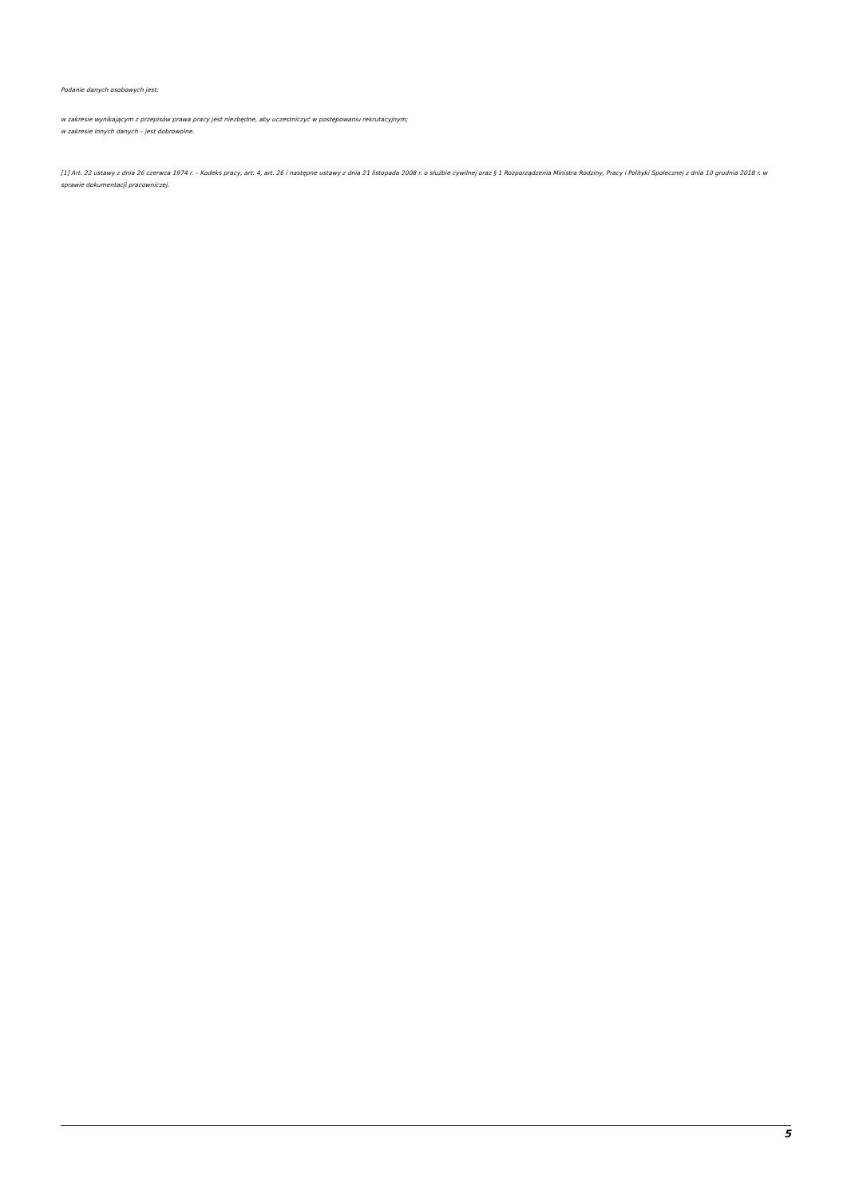Podanie danych osobowych jest:
w zakresie wynikającym z przepisów prawa pracy jest niezbędne, aby uczestniczyć w postępowaniu rekrutacyjnym;
w zakresie innych danych – jest dobrowolne.
[1] Art. 22 ustawy z dnia 26 czerwca 1974 r. – Kodeks pracy, art. 4, art. 26 i następne ustawy z dnia 21 listopada 2008 r. o służbie cywilnej oraz § 1 Rozporządzenia Ministra Rodziny, Pracy i Polityki Społecznej z dnia 10 grudnia 2018 r. w sprawie dokumentacji pracowniczej.
5